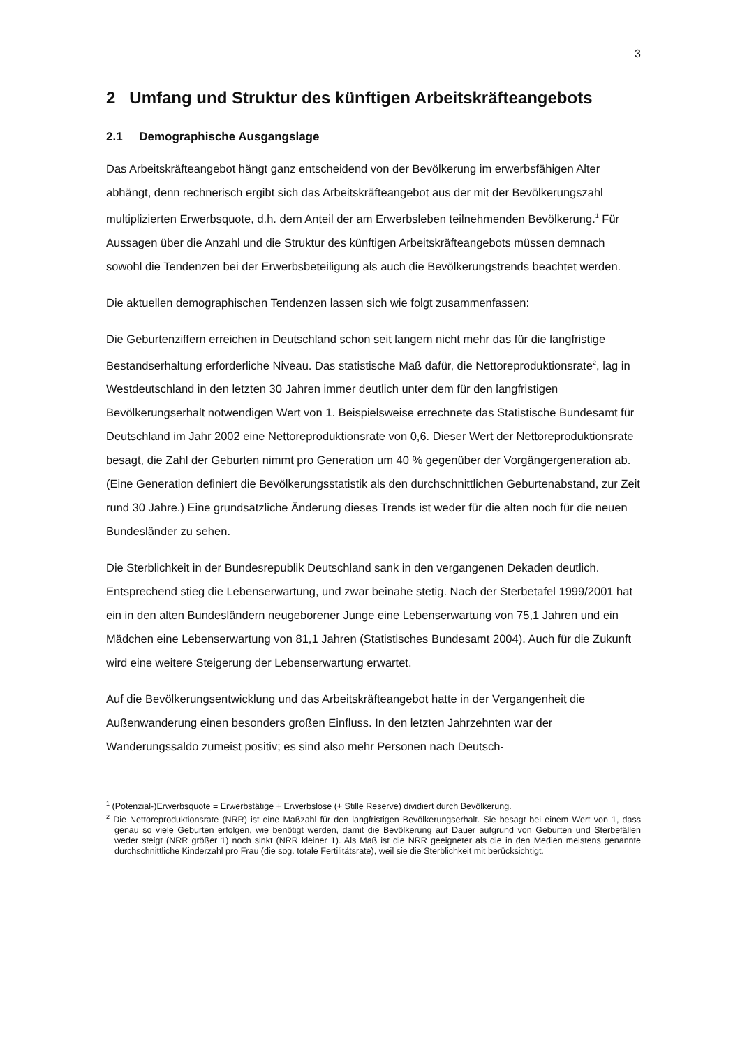3
2 Umfang und Struktur des künftigen Arbeitskräfteangebots
2.1 Demographische Ausgangslage
Das Arbeitskräfteangebot hängt ganz entscheidend von der Bevölkerung im erwerbsfähigen Alter abhängt, denn rechnerisch ergibt sich das Arbeitskräfteangebot aus der mit der Bevölkerungszahl multiplizierten Erwerbsquote, d.h. dem Anteil der am Erwerbsleben teilnehmenden Bevölkerung.<sup>1</sup> Für Aussagen über die Anzahl und die Struktur des künftigen Arbeitskräfteangebots müssen demnach sowohl die Tendenzen bei der Erwerbsbeteiligung als auch die Bevölkerungstrends beachtet werden.
Die aktuellen demographischen Tendenzen lassen sich wie folgt zusammenfassen:
Die Geburtenziffern erreichen in Deutschland schon seit langem nicht mehr das für die langfristige Bestandserhaltung erforderliche Niveau. Das statistische Maß dafür, die Nettoreproduktionsrate<sup>2</sup>, lag in Westdeutschland in den letzten 30 Jahren immer deutlich unter dem für den langfristigen Bevölkerungserhalt notwendigen Wert von 1. Beispielsweise errechnete das Statistische Bundesamt für Deutschland im Jahr 2002 eine Nettoreproduktionsrate von 0,6. Dieser Wert der Nettoreproduktionsrate besagt, die Zahl der Geburten nimmt pro Generation um 40 % gegenüber der Vorgängergeneration ab. (Eine Generation definiert die Bevölkerungsstatistik als den durchschnittlichen Geburtenabstand, zur Zeit rund 30 Jahre.) Eine grundsätzliche Änderung dieses Trends ist weder für die alten noch für die neuen Bundesländer zu sehen.
Die Sterblichkeit in der Bundesrepublik Deutschland sank in den vergangenen Dekaden deutlich. Entsprechend stieg die Lebenserwartung, und zwar beinahe stetig. Nach der Sterbetafel 1999/2001 hat ein in den alten Bundesländern neugeborener Junge eine Lebenserwartung von 75,1 Jahren und ein Mädchen eine Lebenserwartung von 81,1 Jahren (Statistisches Bundesamt 2004). Auch für die Zukunft wird eine weitere Steigerung der Lebenserwartung erwartet.
Auf die Bevölkerungsentwicklung und das Arbeitskräfteangebot hatte in der Vergangenheit die Außenwanderung einen besonders großen Einfluss. In den letzten Jahrzehnten war der Wanderungssaldo zumeist positiv; es sind also mehr Personen nach Deutsch-
<sup>1</sup> (Potenzial-)Erwerbsquote = Erwerbstätige + Erwerbslose (+ Stille Reserve) dividiert durch Bevölkerung.
<sup>2</sup> Die Nettoreproduktionsrate (NRR) ist eine Maßzahl für den langfristigen Bevölkerungserhalt. Sie besagt bei einem Wert von 1, dass genau so viele Geburten erfolgen, wie benötigt werden, damit die Bevölkerung auf Dauer aufgrund von Geburten und Sterbefällen weder steigt (NRR größer 1) noch sinkt (NRR kleiner 1). Als Maß ist die NRR geeigneter als die in den Medien meistens genannte durchschnittliche Kinderzahl pro Frau (die sog. totale Fertilitätsrate), weil sie die Sterblichkeit mit berücksichtigt.